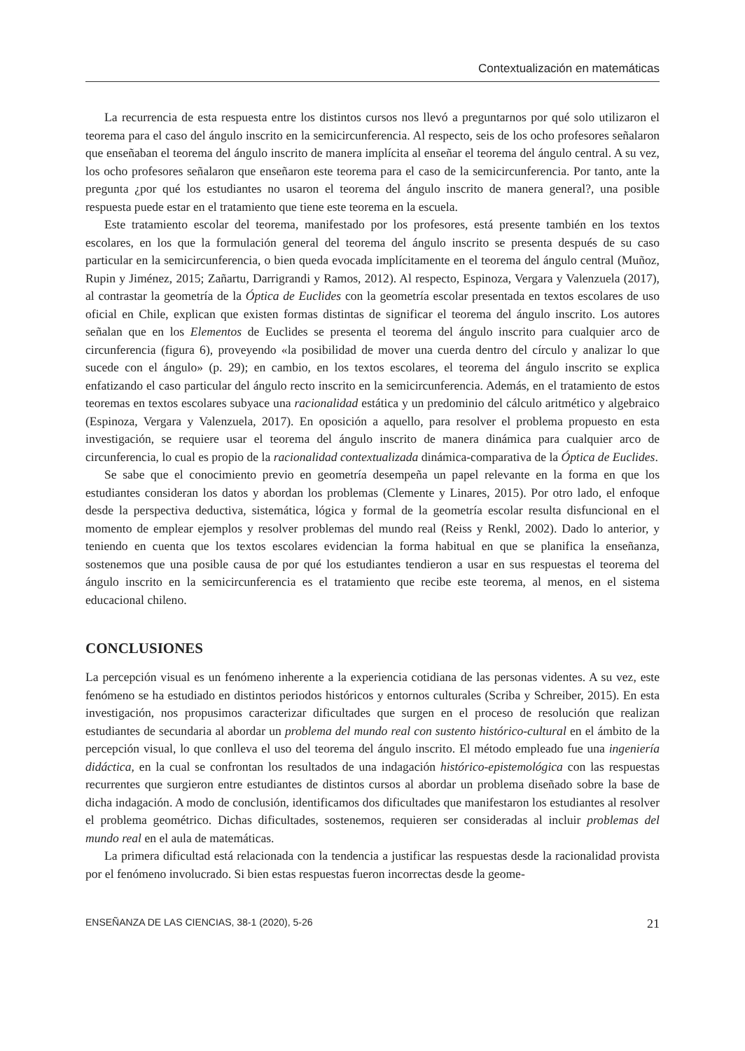Contextualización en matemáticas
La recurrencia de esta respuesta entre los distintos cursos nos llevó a preguntarnos por qué solo utilizaron el teorema para el caso del ángulo inscrito en la semicircunferencia. Al respecto, seis de los ocho profesores señalaron que enseñaban el teorema del ángulo inscrito de manera implícita al enseñar el teorema del ángulo central. A su vez, los ocho profesores señalaron que enseñaron este teorema para el caso de la semicircunferencia. Por tanto, ante la pregunta ¿por qué los estudiantes no usaron el teorema del ángulo inscrito de manera general?, una posible respuesta puede estar en el tratamiento que tiene este teorema en la escuela.
Este tratamiento escolar del teorema, manifestado por los profesores, está presente también en los textos escolares, en los que la formulación general del teorema del ángulo inscrito se presenta después de su caso particular en la semicircunferencia, o bien queda evocada implícitamente en el teorema del ángulo central (Muñoz, Rupin y Jiménez, 2015; Zañartu, Darrigrandi y Ramos, 2012). Al respecto, Espinoza, Vergara y Valenzuela (2017), al contrastar la geometría de la Óptica de Euclides con la geometría escolar presentada en textos escolares de uso oficial en Chile, explican que existen formas distintas de significar el teorema del ángulo inscrito. Los autores señalan que en los Elementos de Euclides se presenta el teorema del ángulo inscrito para cualquier arco de circunferencia (figura 6), proveyendo «la posibilidad de mover una cuerda dentro del círculo y analizar lo que sucede con el ángulo» (p. 29); en cambio, en los textos escolares, el teorema del ángulo inscrito se explica enfatizando el caso particular del ángulo recto inscrito en la semicircunferencia. Además, en el tratamiento de estos teoremas en textos escolares subyace una racionalidad estática y un predominio del cálculo aritmético y algebraico (Espinoza, Vergara y Valenzuela, 2017). En oposición a aquello, para resolver el problema propuesto en esta investigación, se requiere usar el teorema del ángulo inscrito de manera dinámica para cualquier arco de circunferencia, lo cual es propio de la racionalidad contextualizada dinámica-comparativa de la Óptica de Euclides.
Se sabe que el conocimiento previo en geometría desempeña un papel relevante en la forma en que los estudiantes consideran los datos y abordan los problemas (Clemente y Linares, 2015). Por otro lado, el enfoque desde la perspectiva deductiva, sistemática, lógica y formal de la geometría escolar resulta disfuncional en el momento de emplear ejemplos y resolver problemas del mundo real (Reiss y Renkl, 2002). Dado lo anterior, y teniendo en cuenta que los textos escolares evidencian la forma habitual en que se planifica la enseñanza, sostenemos que una posible causa de por qué los estudiantes tendieron a usar en sus respuestas el teorema del ángulo inscrito en la semicircunferencia es el tratamiento que recibe este teorema, al menos, en el sistema educacional chileno.
CONCLUSIONES
La percepción visual es un fenómeno inherente a la experiencia cotidiana de las personas videntes. A su vez, este fenómeno se ha estudiado en distintos periodos históricos y entornos culturales (Scriba y Schreiber, 2015). En esta investigación, nos propusimos caracterizar dificultades que surgen en el proceso de resolución que realizan estudiantes de secundaria al abordar un problema del mundo real con sustento histórico-cultural en el ámbito de la percepción visual, lo que conlleva el uso del teorema del ángulo inscrito. El método empleado fue una ingeniería didáctica, en la cual se confrontan los resultados de una indagación histórico-epistemológica con las respuestas recurrentes que surgieron entre estudiantes de distintos cursos al abordar un problema diseñado sobre la base de dicha indagación. A modo de conclusión, identificamos dos dificultades que manifestaron los estudiantes al resolver el problema geométrico. Dichas dificultades, sostenemos, requieren ser consideradas al incluir problemas del mundo real en el aula de matemáticas.
La primera dificultad está relacionada con la tendencia a justificar las respuestas desde la racionalidad provista por el fenómeno involucrado. Si bien estas respuestas fueron incorrectas desde la geome-
ENSEÑANZA DE LAS CIENCIAS, 38-1 (2020), 5-26 21